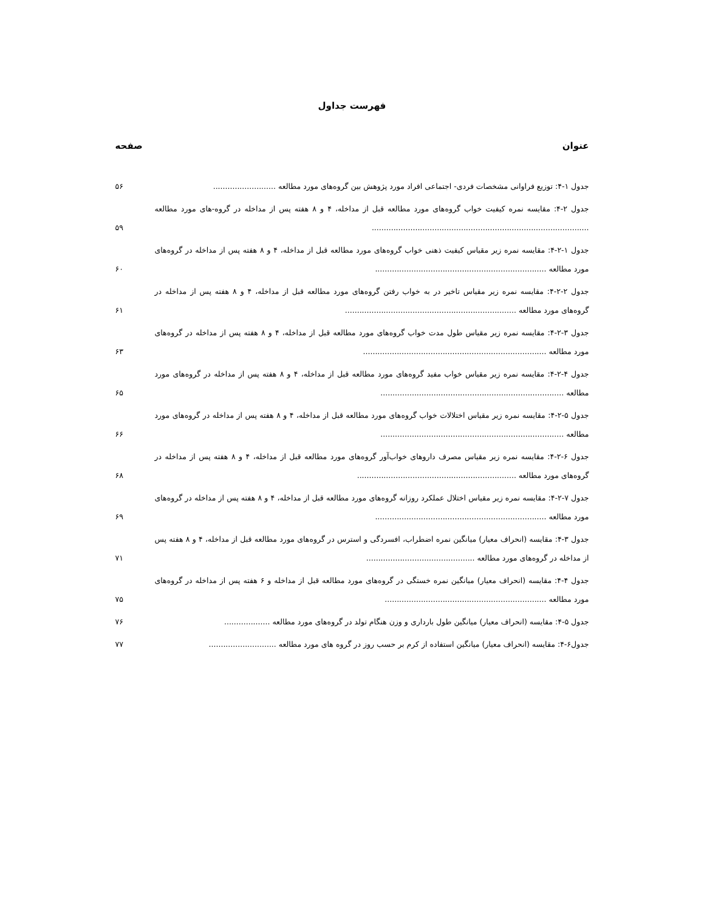فهرست جداول
عنوان صفحه
جدول ۱-۴: توزیع فراوانی مشخصات فردی- اجتماعی افراد مورد پژوهش بین گروه‌های مورد مطالعه ..........................
۵۶
جدول ۲-۴: مقایسه نمره کیفیت خواب گروه‌های مورد مطالعه قبل از مداخله، ۴ و ۸ هفته پس از مداخله در گروه-های مورد مطالعه ..........................................................................................
۵۹
جدول ۱-۲-۴: مقایسه نمره زیر مقیاس کیفیت ذهنی خواب گروه‌های مورد مطالعه قبل از مداخله، ۴ و ۸ هفته پس از مداخله در گروه‌های مورد مطالعه .......................................................................
۶۰
جدول ۲-۲-۴: مقایسه نمره زیر مقیاس تاخیر در به خواب رفتن گروه‌های مورد مطالعه قبل از مداخله، ۴ و ۸ هفته پس از مداخله در گروه‌های مورد مطالعه .......................................................................
۶۱
جدول ۳-۲-۴: مقایسه نمره زیر مقیاس طول مدت خواب گروه‌های مورد مطالعه قبل از مداخله، ۴ و ۸ هفته پس از مداخله در گروه‌های مورد مطالعه ............................................................................
۶۳
جدول ۴-۲-۴: مقایسه نمره زیر مقیاس خواب مفید گروه‌های مورد مطالعه قبل از مداخله، ۴ و ۸ هفته پس از مداخله در گروه‌های مورد مطالعه ............................................................................
۶۵
جدول ۵-۲-۴: مقایسه نمره زیر مقیاس اختلالات خواب گروه‌های مورد مطالعه قبل از مداخله، ۴ و ۸ هفته پس از مداخله در گروه‌های مورد مطالعه ............................................................................
۶۶
جدول ۶-۲-۴: مقایسه نمره زیر مقیاس مصرف داروهای خواب‌آور گروه‌های مورد مطالعه قبل از مداخله، ۴ و ۸ هفته پس از مداخله در گروه‌های مورد مطالعه ..................................................................
۶۸
جدول ۷-۲-۴: مقایسه نمره زیر مقیاس اختلال عملکرد روزانه گروه‌های مورد مطالعه قبل از مداخله، ۴ و ۸ هفته پس از مداخله در گروه‌های مورد مطالعه .......................................................................
۶۹
جدول ۳-۴: مقایسه (انحراف معیار) میانگین نمره اضطراب، افسردگی و استرس در گروه‌های مورد مطالعه قبل از مداخله، ۴ و ۸ هفته پس از مداخله در گروه‌های مورد مطالعه .............................................
۷۱
جدول ۴-۴: مقایسه (انحراف معیار) میانگین نمره خستگی در گروه‌های مورد مطالعه قبل از مداخله و ۶ هفته پس از مداخله در گروه‌های مورد مطالعه ...................................................................
۷۵
جدول ۵-۴: مقایسه (انحراف معیار) میانگین طول بارداری و وزن هنگام تولد در گروه‌های مورد مطالعه ...................
۷۶
جدول۶-۴: مقایسه (انحراف معیار) میانگین استفاده از کرم بر حسب روز در گروه های مورد مطالعه ............................
۷۷